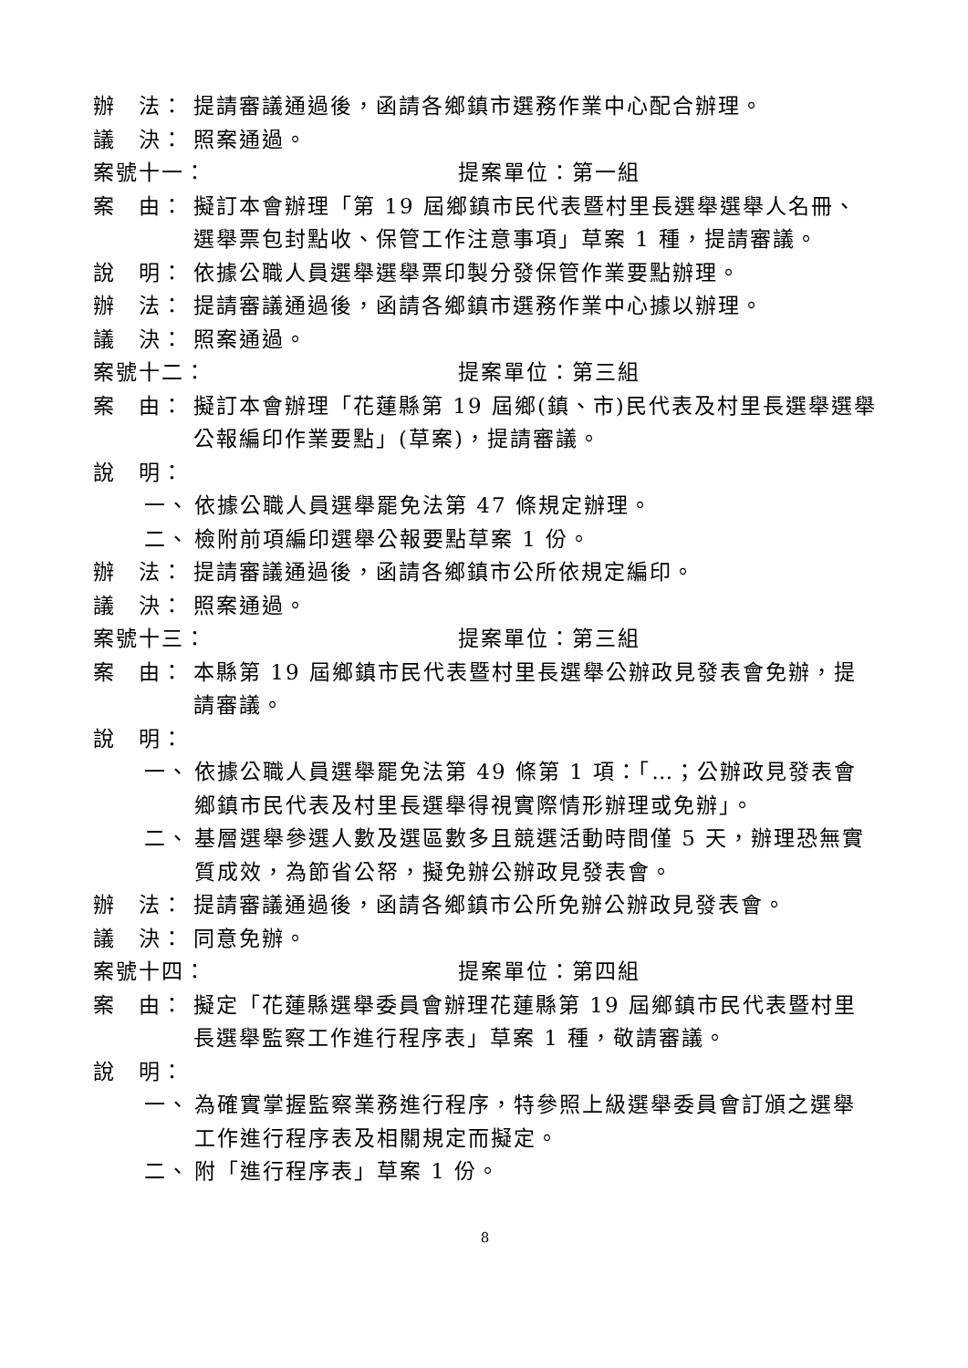辦　法： 提請審議通過後，函請各鄉鎮市選務作業中心配合辦理。
議　決： 照案通過。
案號十一： 提案單位：第一組
案　由： 擬訂本會辦理「第 19 屆鄉鎮市民代表暨村里長選舉選舉人名冊、選舉票包封點收、保管工作注意事項」草案 1 種，提請審議。
說　明： 依據公職人員選舉選舉票印製分發保管作業要點辦理。
辦　法： 提請審議通過後，函請各鄉鎮市選務作業中心據以辦理。
議　決： 照案通過。
案號十二： 提案單位：第三組
案　由： 擬訂本會辦理「花蓮縣第 19 屆鄉(鎮、市)民代表及村里長選舉選舉公報編印作業要點」(草案)，提請審議。
說　明：
一、 依據公職人員選舉罷免法第 47 條規定辦理。
二、 檢附前項編印選舉公報要點草案 1 份。
辦　法： 提請審議通過後，函請各鄉鎮市公所依規定編印。
議　決： 照案通過。
案號十三： 提案單位：第三組
案　由： 本縣第 19 屆鄉鎮市民代表暨村里長選舉公辦政見發表會免辦，提請審議。
說　明：
一、 依據公職人員選舉罷免法第 49 條第 1 項：「…；公辦政見發表會鄉鎮市民代表及村里長選舉得視實際情形辦理或免辦」。
二、 基層選舉參選人數及選區數多且競選活動時間僅 5 天，辦理恐無實質成效，為節省公帑，擬免辦公辦政見發表會。
辦　法： 提請審議通過後，函請各鄉鎮市公所免辦公辦政見發表會。
議　決： 同意免辦。
案號十四： 提案單位：第四組
案　由： 擬定「花蓮縣選舉委員會辦理花蓮縣第 19 屆鄉鎮市民代表暨村里長選舉監察工作進行程序表」草案 1 種，敬請審議。
說　明：
一、 為確實掌握監察業務進行程序，特參照上級選舉委員會訂頒之選舉工作進行程序表及相關規定而擬定。
二、 附「進行程序表」草案 1 份。
8